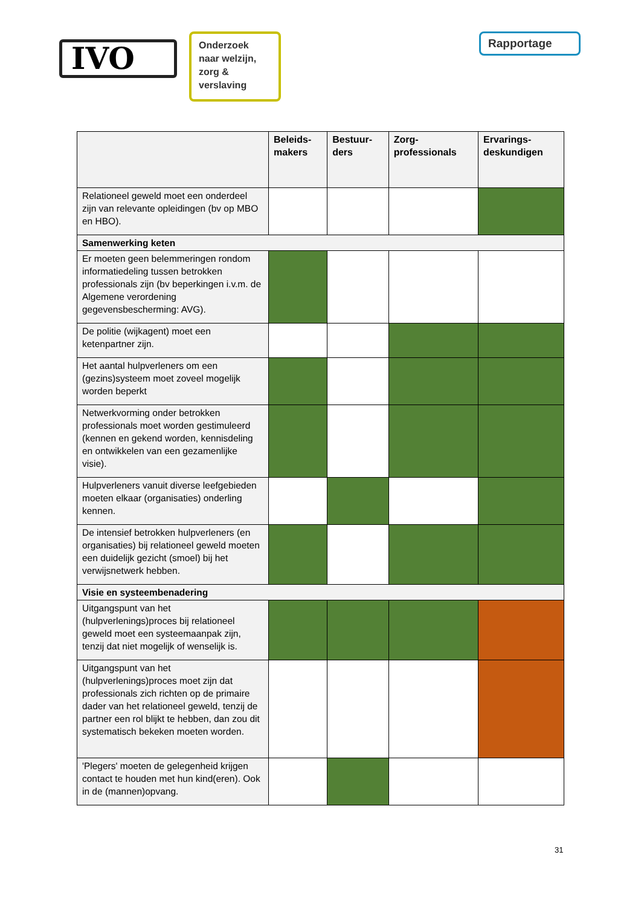IVO
Onderzoek naar welzijn, zorg & verslaving
Rapportage
| | Beleids- makers | Bestuur- ders | Zorg- professionals | Ervarings- deskundigen |
| --- | --- | --- | --- | --- |
| Relationeel geweld moet een onderdeel zijn van relevante opleidingen (bv op MBO en HBO). | | | | |
| Samenwerking keten | | | | |
| Er moeten geen belemmeringen rondom informatiedeling tussen betrokken professionals zijn (bv beperkingen i.v.m. de Algemene verordening gegevensbescherming: AVG). | | | | |
| De politie (wijkagent) moet een ketenpartner zijn. | | | | |
| Het aantal hulpverleners om een (gezins)systeem moet zoveel mogelijk worden beperkt | | | | |
| Netwerkvorming onder betrokken professionals moet worden gestimuleerd (kennen en gekend worden, kennisdeling en ontwikkelen van een gezamenlijke visie). | | | | |
| Hulpverleners vanuit diverse leefgebieden moeten elkaar (organisaties) onderling kennen. | | | | |
| De intensief betrokken hulpverleners (en organisaties) bij relationeel geweld moeten een duidelijk gezicht (smoel) bij het verwijsnetwerk hebben. | | | | |
| Visie en systeembenadering | | | | |
| Uitgangspunt van het (hulpverlenings)proces bij relationeel geweld moet een systeemaanpak zijn, tenzij dat niet mogelijk of wenselijk is. | | | | |
| Uitgangspunt van het (hulpverlenings)proces moet zijn dat professionals zich richten op de primaire dader van het relationeel geweld, tenzij de partner een rol blijkt te hebben, dan zou dit systematisch bekeken moeten worden. | | | | |
| 'Plegers' moeten de gelegenheid krijgen contact te houden met hun kind(eren). Ook in de (mannen)opvang. | | | | |
31